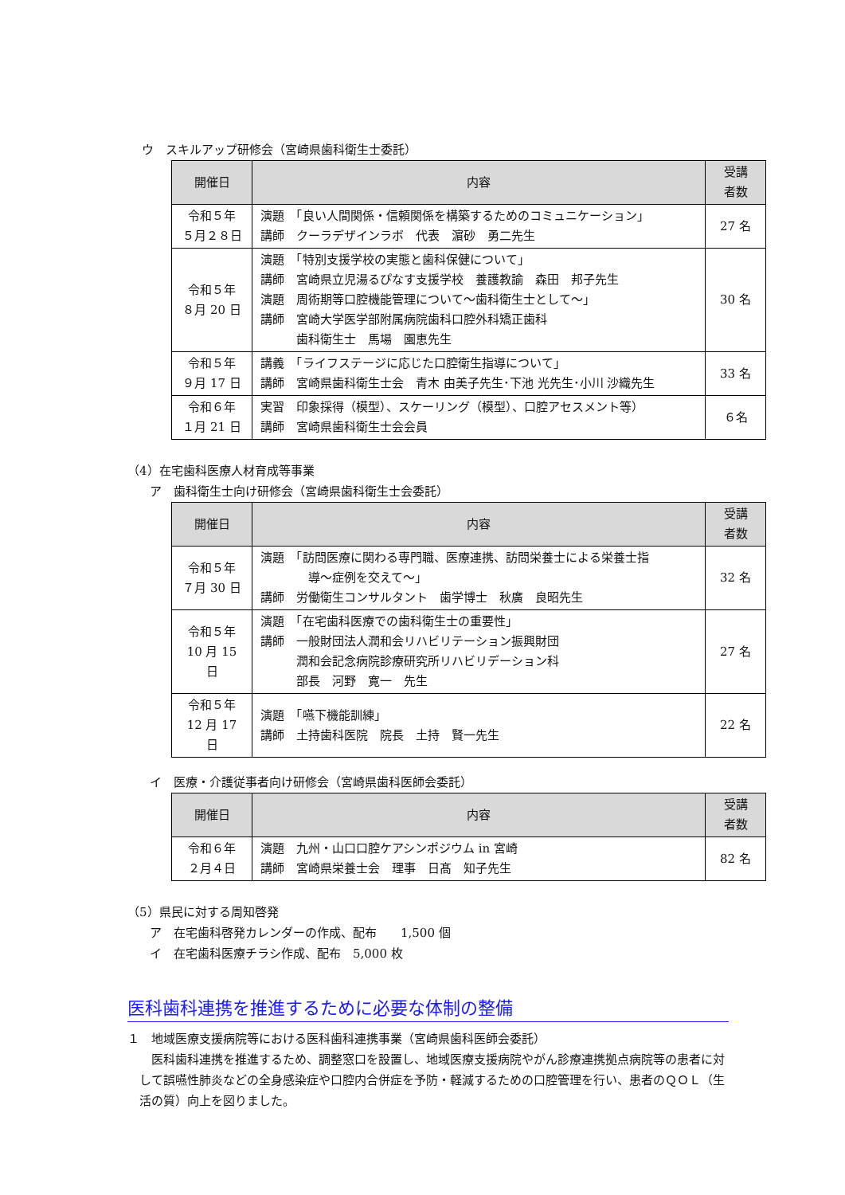ウ　スキルアップ研修会（宮崎県歯科衛生士委託）
| 開催日 | 内容 | 受講 者数 |
| --- | --- | --- |
| 令和５年 ５月２８日 | 演題 「良い人間関係・信頼関係を構築するためのコミュニケーション」 講師 クーラデザインラボ 代表 濵砂 勇二先生 | 27 名 |
| 令和５年 ８月 20 日 | 演題 「特別支援学校の実態と歯科保健について」 講師 宮崎県立児湯るぴなす支援学校 養護教諭 森田 邦子先生 演題 周術期等口腔機能管理について～歯科衛生士として～」 講師 宮崎大学医学部附属病院歯科口腔外科矯正歯科 歯科衛生士 馬場 園恵先生 | 30 名 |
| 令和５年 ９月 17 日 | 講義 「ライフステージに応じた口腔衛生指導について」 講師 宮崎県歯科衛生士会 青木 由美子先生･下池 光先生･小川 沙織先生 | 33 名 |
| 令和６年 １月 21 日 | 実習 印象採得（模型）、スケーリング（模型）、口腔アセスメント等） 講師 宮崎県歯科衛生士会会員 | ６名 |
（4）在宅歯科医療人材育成等事業
ア　歯科衛生士向け研修会（宮崎県歯科衛生士会委託）
| 開催日 | 内容 | 受講 者数 |
| --- | --- | --- |
| 令和５年 ７月 30 日 | 演題 「訪問医療に関わる専門職、医療連携、訪問栄養士による栄養士指 導～症例を交えて～」 講師 労働衛生コンサルタント 歯学博士 秋廣 良昭先生 | 32 名 |
| 令和５年 10 月 15 日 | 演題 「在宅歯科医療での歯科衛生士の重要性」 講師 一般財団法人潤和会リハビリテーション振興財団 潤和会記念病院診療研究所リハビリデーション科 部長 河野 寛一 先生 | 27 名 |
| 令和５年 12 月 17 日 | 演題 「嚥下機能訓練」 講師 土持歯科医院 院長 土持 賢一先生 | 22 名 |
イ　医療・介護従事者向け研修会（宮崎県歯科医師会委託）
| 開催日 | 内容 | 受講 者数 |
| --- | --- | --- |
| 令和６年 ２月４日 | 演題 九州・山口口腔ケアシンポジウム in 宮崎 講師 宮崎県栄養士会 理事 日髙 知子先生 | 82 名 |
（5）県民に対する周知啓発
ア　在宅歯科啓発カレンダーの作成、配布　　1,500 個
イ　在宅歯科医療チラシ作成、配布　5,000 枚
医科歯科連携を推進するために必要な体制の整備
１　地域医療支援病院等における医科歯科連携事業（宮崎県歯科医師会委託）
　医科歯科連携を推進するため、調整窓口を設置し、地域医療支援病院やがん診療連携拠点病院等の患者に対して誤嚥性肺炎などの全身感染症や口腔内合併症を予防・軽減するための口腔管理を行い、患者のＱＯＬ（生活の質）向上を図りました。